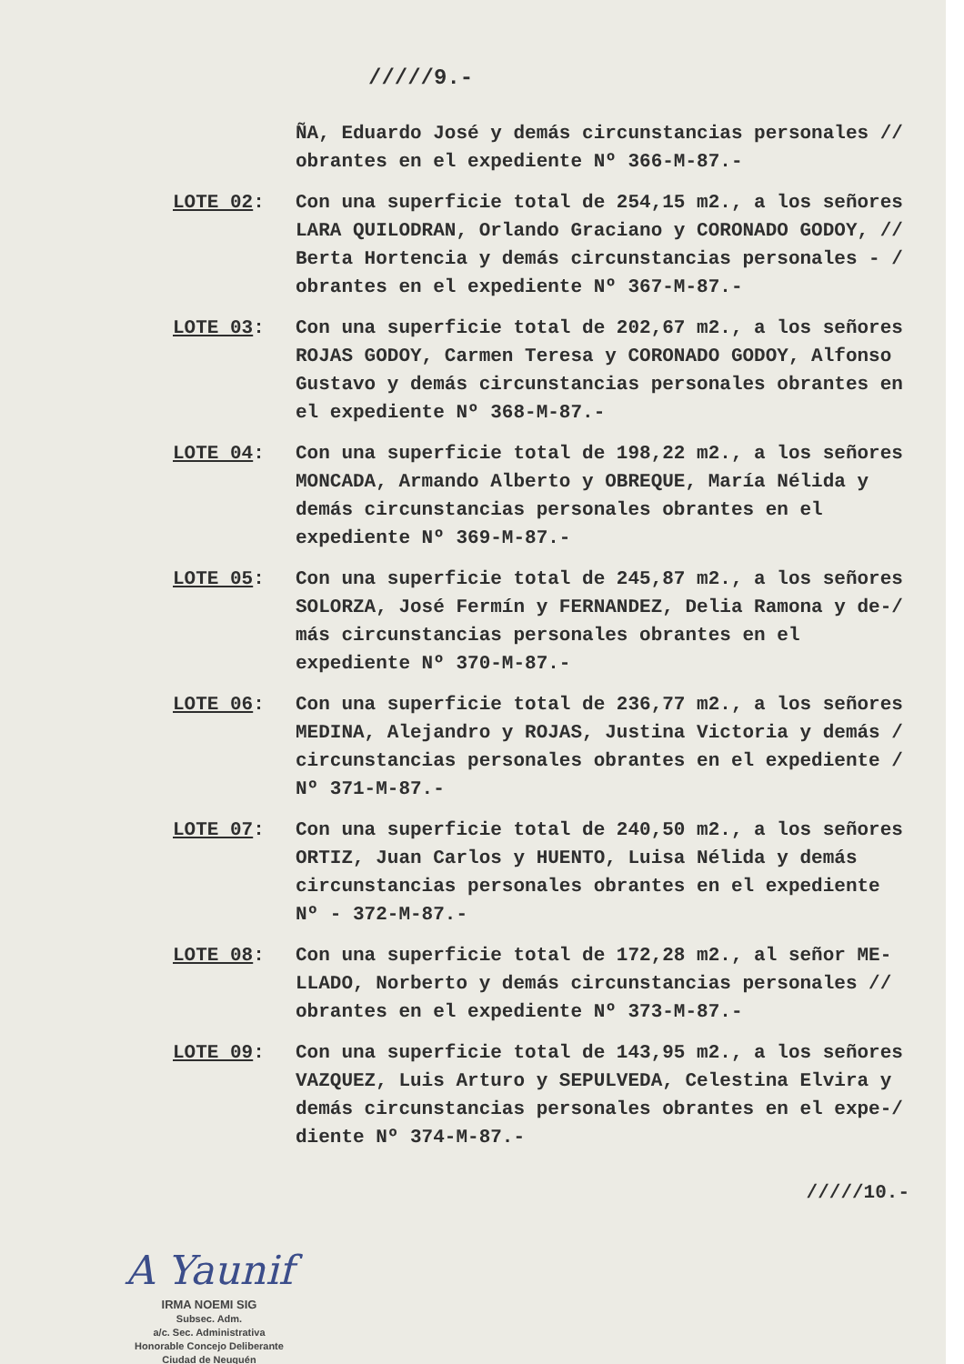/////9.-
ÑA, Eduardo José y demás circunstancias personales // obrantes en el expediente Nº 366-M-87.-
LOTE 02: Con una superficie total de 254,15 m2., a los señores LARA QUILODRAN, Orlando Graciano y CORONADO GODOY, // Berta Hortencia y demás circunstancias personales - / obrantes en el expediente Nº 367-M-87.-
LOTE 03: Con una superficie total de 202,67 m2., a los señores ROJAS GODOY, Carmen Teresa y CORONADO GODOY, Alfonso Gustavo y demás circunstancias personales obrantes en el expediente Nº 368-M-87.-
LOTE 04: Con una superficie total de 198,22 m2., a los señores MONCADA, Armando Alberto y OBREQUE, María Nélida y demás circunstancias personales obrantes en el expediente Nº 369-M-87.-
LOTE 05: Con una superficie total de 245,87 m2., a los señores SOLORZA, José Fermín y FERNANDEZ, Delia Ramona y de-/ más circunstancias personales obrantes en el expediente Nº 370-M-87.-
LOTE 06: Con una superficie total de 236,77 m2., a los señores MEDINA, Alejandro y ROJAS, Justina Victoria y demás / circunstancias personales obrantes en el expediente / Nº 371-M-87.-
LOTE 07: Con una superficie total de 240,50 m2., a los señores ORTIZ, Juan Carlos y HUENTO, Luisa Nélida y demás circunstancias personales obrantes en el expediente Nº - 372-M-87.-
LOTE 08: Con una superficie total de 172,28 m2., al señor ME-LLADO, Norberto y demás circunstancias personales // obrantes en el expediente Nº 373-M-87.-
LOTE 09: Con una superficie total de 143,95 m2., a los señores VAZQUEZ, Luis Arturo y SEPULVEDA, Celestina Elvira y demás circunstancias personales obrantes en el expe-/ diente Nº 374-M-87.-
/////10.-
A Yaunif
IRMA NOEMI SIG
Subsec. Adm.
a/c. Sec. Administrativa
Honorable Concejo Deliberante
Ciudad de Neuquén